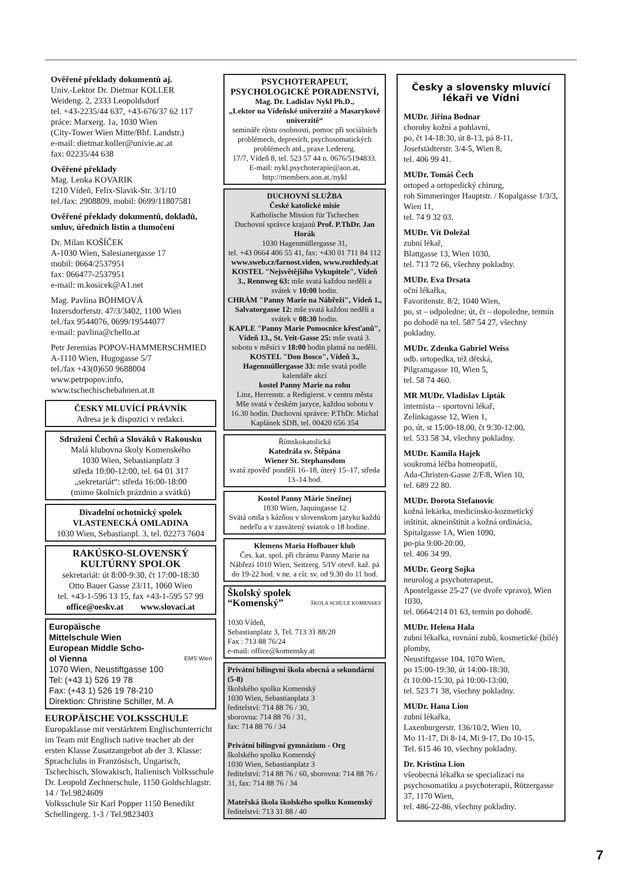Ověřené překlady dokumentů aj.
Univ.-Lektor Dr. Dietmar KOLLER
Weideng. 2, 2333 Leopoldsdorf
tel. +43-2235/44 637, +43-676/37 62 117
práce: Marxerg. 1a, 1030 Wien
(City-Tower Wien Mitte/Bhf. Landstr.)
e-mail: dietmar.koller@univie.ac.at
fax: 02235/44 638
Ověřené překlady
Mag. Lenka KOVARIK
1210 Vídeň, Felix-Slavik-Str. 3/1/10
tel./fax: 2908809, mobil: 0699/11807581
Ověřené překlady dokumentů, dokladů, smluv, úředních listin a tlumočení
Dr. Milan KOŠÍČEK
A-1030 Wien, Salesianergasse 17
mobil: 0664/2537951
fax: 066477-2537951
e-mail: m.kosicek@A1.net
Mag. Pavlína BÖHMOVÁ
Inzersdorferstr. 47/3/3402, 1100 Wien
tel./fax 9544076, 0699/19544077
e-mail: pavlina@chello.at
Petr Jeremias POPOV-HAMMERSCHMIED
A-1110 Wien, Hugogasse 5/7
tel./fax +43(0)650 9688004
www.petrpopov.info,
www.tschechischebahnen.at.tt
ČESKY MLUVÍCÍ PRÁVNÍK
Adresa je k dispozici v redakci.
Sdružení Čechů a Slováků v Rakousku
Malá klubovna školy Komenského
1030 Wien, Sebastianplatz 3
středa 10:00-12:00, tel. 64 01 317
„sekretariát“: středa 16:00-18:00
(mimo školních prázdnin a svátků)
Divadelní ochotnický spolek
VLASTENECKÁ OMLADINA
1030 Wien, Sebastianpl. 3, tel. 02273 7604
RAKÚSKO-SLOVENSKÝ
KULTÚRNY SPOLOK
sekretariát: út 8:00-9:30, čt 17:00-18:30
Otto Bauer Gasse 23/11, 1060 Wien
tel. +43-1-596 13 15, fax +43-1-595 57 99
office@oeskv.at www.slovaci.at
Europäische
Mittelschule Wien
European Middle Scho-
ol Vienna EMS Wien
1070 Wien, Neustiftgasse 100
Tel: (+43 1) 526 19 78
Fax: (+43 1) 526 19 78-210
Direktion: Christine Schiller, M. A
EUROPÄISCHE VOLKSSCHULE
Europaklasse mit verstärktem Englischunterricht im Team mit Englisch native teacher ab der ersten Klasse Zusatzangebot ab der 3. Klasse: Sprachclubs in Französisch, Ungarisch, Tschechisch, Slowakisch, Italienisch Volksschule Dr. Leopold Zechnerschule, 1150 Goldschlagstr. 14 / Tel.9824609
Volksschule Sir Karl Popper 1150 Benedikt Schellingerg. 1-3 / Tel.9823403
PSYCHOTERAPEUT, PSYCHOLOGICKÉ PORADENSTVÍ,
Mag. Dr. Ladislav Nykl Ph.D.,
„Lektor na Vídeňské univerzitě a Masarykově univerzitě“
semináře růstu osobnosti, pomoc při sociálních problémech, depresích, psychosomatických problémech atd., praxe Ledererg.
17/7, Vídeň 8, tel. 523 57 44 n. 0676/5194833.
E-mail: nykl.psychoterapie@aon.at, http://members.aon.at./nykl
DUCHOVNÍ SLUŽBA
České katolické misie
Katholische Mission für Tschechen
Duchovní správce krajanů Prof. P.ThDr. Jan Horák
1030 Hagenmüllergasse 31,
tel. +43 0664 406 55 41, fax: +430 01 711 84 112
www.sweb.cz/farnost.viden, www.rozhledy.at
KOSTEL "Nejsvětějšího Vykupitele", Vídeň 3., Rennweg 63: mše svatá každou neděli a svátek v 10:00 hodin.
CHRÁM "Panny Marie na Nábřeží", Vídeň 1., Salvatorgasse 12: mše svatá každou neděli a svátek v 08:30 hodin.
KAPLE "Panny Marie Pomocnice křesťanů", Vídeň 13., St. Veit-Gasse 25: mše svatá 3. sobotu v měsíci v 18:00 hodin platná na neděli.
KOSTEL "Don Bosco", Vídeň 3., Hagenmüllergasse 33: mše svatá podle kalendáře akcí
kostel Panny Marie na rohu
Linz, Herrenstr. a Redigierst. v centru města
Mše svatá v českém jazyce, každou sobotu v 16.30 hodin. Duchovní správce: P.ThDr. Michal Kaplánek SDB, tel. 00420 656 354
Římskokatolická
Katedrála sv. Štěpána
Wiener St. Stephansdom
svatá zpověď pondělí 16–18, úterý 15–17, středa 13–14 hod.
Kostol Panny Márie Snežnej
1030 Wien, Jaquingasse 12
Svätá omša s kázňou v slovenskom jazyku každú nedeľu a v zasvätený sviatok o 18 hodine.
Klemens Maria Hofbauer klub
Čes. kat. spol. při chrámu Panny Marie na Nábřezí 1010 Wien, Seitzerg. 5/IV otevř. kaž. pá do 19-22 hod. v ne. a cír. sv. od 9.30 do 11 hod.
Školský spolek
“Komenský” ŠKOLA SCHULE KOMENSKY
1030 Vídeň,
Sebastianplatz 3, Tel. 713 31 88/20
Fax : 713 88 76/24
e-mail: office@komensky.at
Privátní bilingvní škola obecná a sekundární (5-8)
školského spolku Komenský
1030 Wien, Sebastianplatz 3
ředitelství: 714 88 76 / 30,
sborovna: 714 88 76 / 31,
fax: 714 88 76 / 34
Privátní bilingvní gymnázium - Org
školského spolku Komenský
1030 Wien, Sebastianplatz 3
ředitelství: 714 88 76 / 60, sborovna: 714 88 76 / 31, fax: 714 88 76 / 34
Mateřská škola školského spolku Komenský
ředitelství: 713 31 88 / 40
Česky a slovensky mluvící lékaři ve Vídni
MUDr. Jiřina Bodnar
choroby kožní a pohlavní,
po, čt 14-18:30, út 8-13, pá 8-11,
Josefstädterstr. 3/4-5, Wien 8,
tel. 406 99 41.
MUDr. Tomáš Čech
ortoped a ortopedický chirurg,
roh Simmeringer Hauptstr. / Kopalgasse 1/3/3, Wien 11,
tel. 74 9 32 03.
MUDr. Vít Doležal
zubní lékař,
Blattgasse 13, Wien 1030,
tel. 713 72 66, všechny pokladny.
MUDr. Eva Drsata
oční lékařka,
Favoritenstr. 8/2, 1040 Wien,
po, st – odpoledne; út, čt – dopoledne, termín po dohodě na tel. 587 54 27, všechny pokladny.
MUDr. Zdenka Gabriel Weiss
odb. ortopedka, též dětská,
Pilgramgasse 10, Wien 5,
tel. 58 74 460.
MR MUDr. Vladislav Lipták
internista – sportovní lékař,
Zelinkagasse 12, Wien 1,
po, út, st 15:00-18.00, čt 9:30-12:00,
tel. 533 58 34, všechny pokladny.
MUDr. Kamila Hajek
soukromá léčba homeopatií,
Ada-Christen-Gasse 2/F/8, Wien 10,
tel. 689 22 80.
MUDr. Dorota Stefanovic
kožná lekárka, medicínsko-kozmetický inštitút, akneinštitút a kožná ordinácia, Spitalgasse 1A, Wien 1090,
po-pia 9:00-20:00,
tel. 406 34 99.
MUDr. Georg Sojka
neurolog a psychoterapeut,
Apostelgasse 25-27 (ve dvoře vpravo), Wien 1030,
tel. 0664/214 01 63, termín po dohodě.
MUDr. Helena Hala
zubní lékařka, rovnání zubů, kosmetické (bílé) plomby,
Neustiftgasse 104, 1070 Wien,
po 15:00-19:30, út 14:00-18:30,
čt 10:00-15:30, pá 10:00-13:00,
tel. 523 71 38, všechny pokladny.
MUDr. Hana Lion
zubní lékařka,
Laxenburgerstr. 136/10/2, Wien 10,
Mo 11-17, Di 8-14, Mi 9-17, Do 10-15,
Tel. 615 46 10, všechny pokladny.
Dr. Kristina Lion
všeobecná lékařka se specializací na psychosomatiku a psychoterapii, Rötzergasse 37, 1170 Wien,
tel. 486-22-86, všechny pokladny.
7